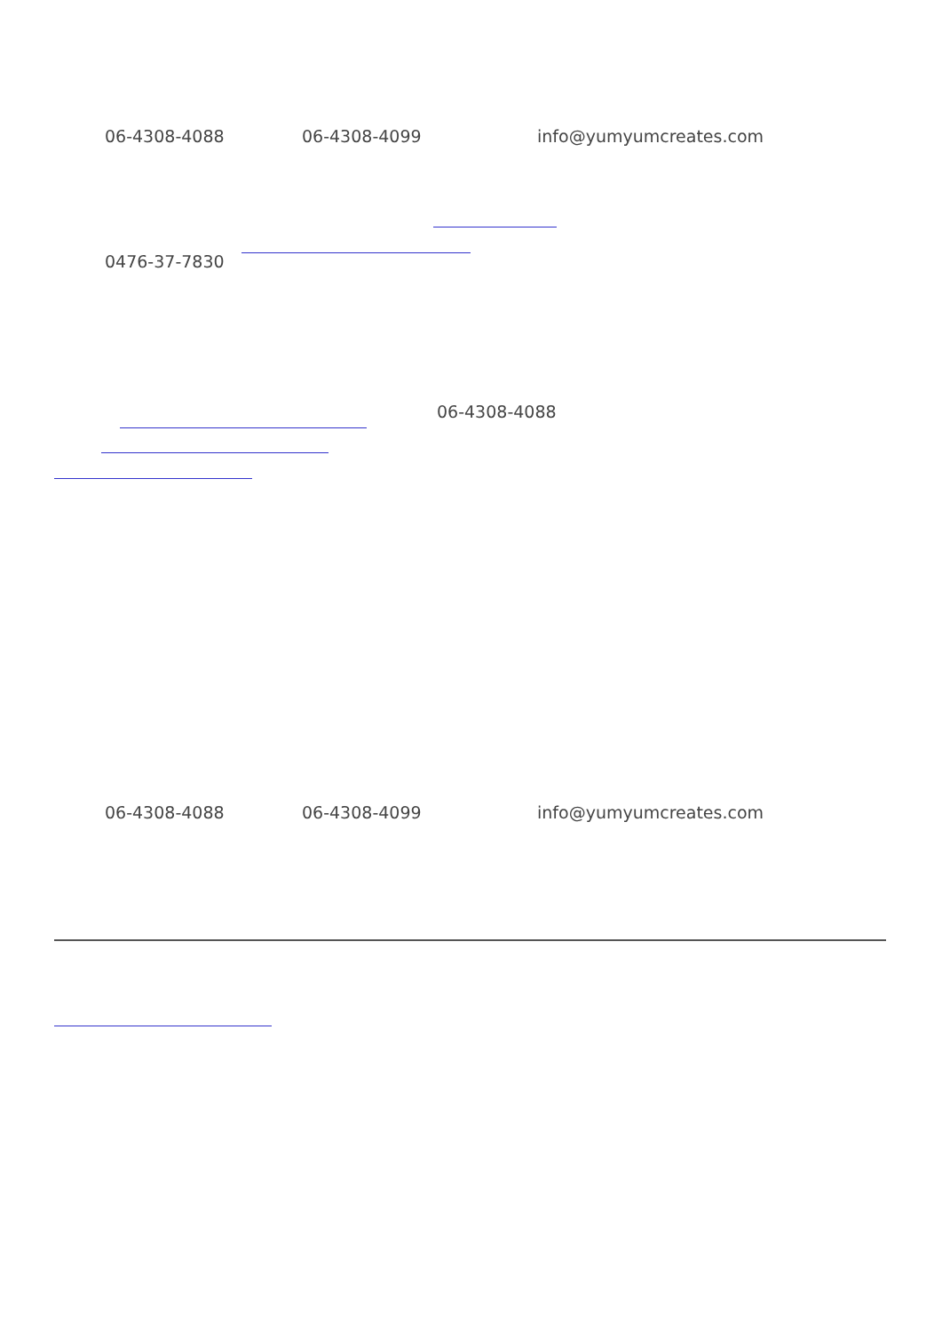06-4308-4088 06-4308-4099 info@yumyumcreates.com
0476-37-7830
06-4308-4088
06-4308-4088 06-4308-4099 info@yumyumcreates.com